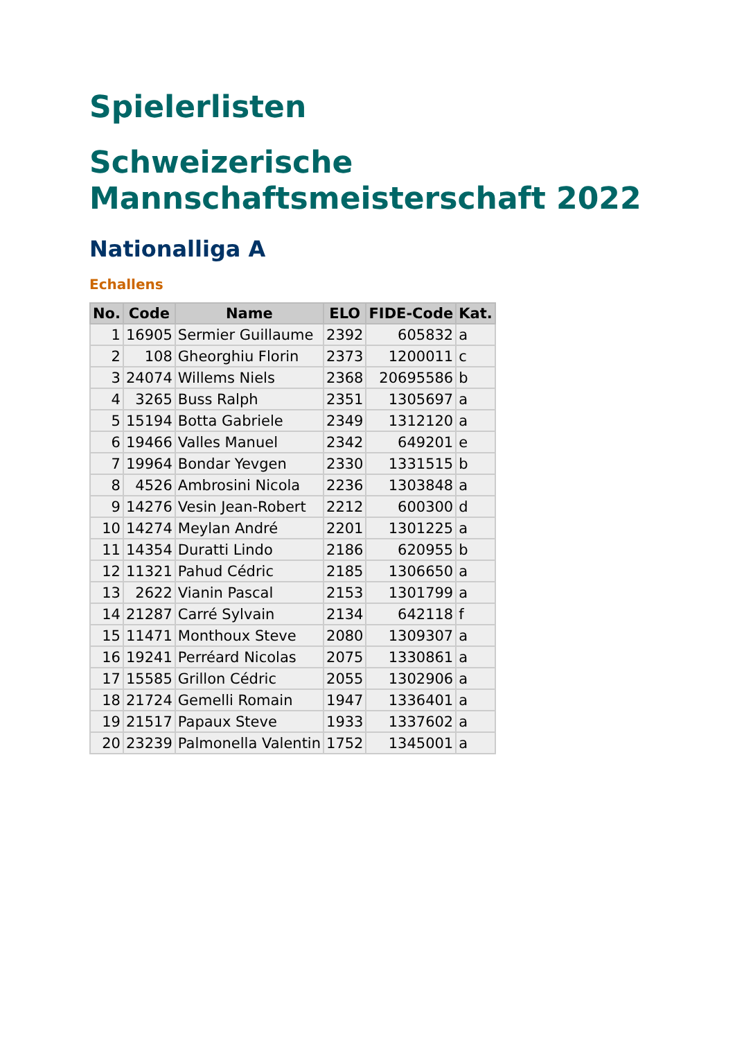Spielerlisten
Schweizerische Mannschaftsmeisterschaft 2022
Nationalliga A
Echallens
| No. | Code | Name | ELO | FIDE-Code | Kat. |
| --- | --- | --- | --- | --- | --- |
| 1 | 16905 | Sermier Guillaume | 2392 | 605832 | a |
| 2 | 108 | Gheorghiu Florin | 2373 | 1200011 | c |
| 3 | 24074 | Willems Niels | 2368 | 20695586 | b |
| 4 | 3265 | Buss Ralph | 2351 | 1305697 | a |
| 5 | 15194 | Botta Gabriele | 2349 | 1312120 | a |
| 6 | 19466 | Valles Manuel | 2342 | 649201 | e |
| 7 | 19964 | Bondar Yevgen | 2330 | 1331515 | b |
| 8 | 4526 | Ambrosini Nicola | 2236 | 1303848 | a |
| 9 | 14276 | Vesin Jean-Robert | 2212 | 600300 | d |
| 10 | 14274 | Meylan André | 2201 | 1301225 | a |
| 11 | 14354 | Duratti Lindo | 2186 | 620955 | b |
| 12 | 11321 | Pahud Cédric | 2185 | 1306650 | a |
| 13 | 2622 | Vianin Pascal | 2153 | 1301799 | a |
| 14 | 21287 | Carré Sylvain | 2134 | 642118 | f |
| 15 | 11471 | Monthoux Steve | 2080 | 1309307 | a |
| 16 | 19241 | Perréard Nicolas | 2075 | 1330861 | a |
| 17 | 15585 | Grillon Cédric | 2055 | 1302906 | a |
| 18 | 21724 | Gemelli Romain | 1947 | 1336401 | a |
| 19 | 21517 | Papaux Steve | 1933 | 1337602 | a |
| 20 | 23239 | Palmonella Valentin | 1752 | 1345001 | a |